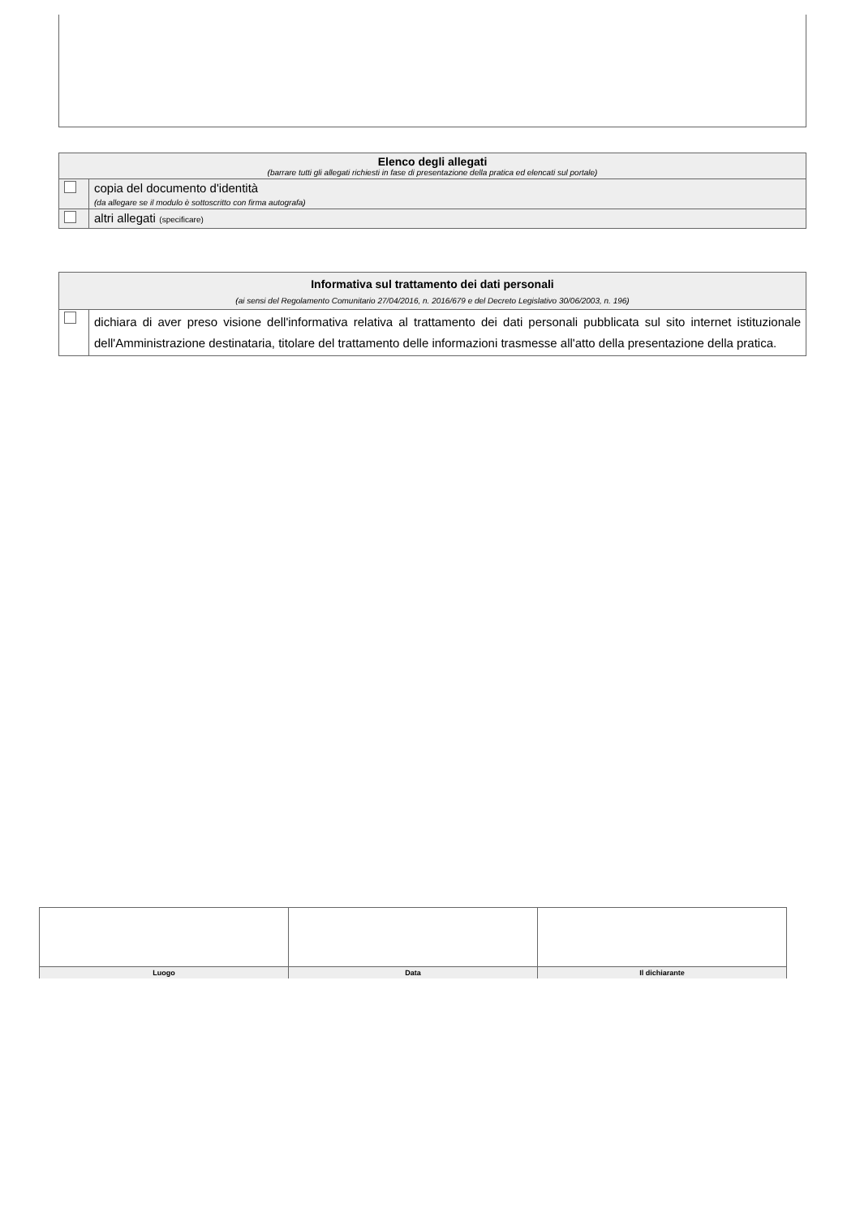| Elenco degli allegati (barrare tutti gli allegati richiesti in fase di presentazione della pratica ed elencati sul portale) | |
| | copia del documento d'identità (da allegare se il modulo è sottoscritto con firma autografa) |
| | altri allegati (specificare) |
| Informativa sul trattamento dei dati personali (ai sensi del Regolamento Comunitario 27/04/2016, n. 2016/679 e del Decreto Legislativo 30/06/2003, n. 196) | |
| | dichiara di aver preso visione dell'informativa relativa al trattamento dei dati personali pubblicata sul sito internet istituzionale dell'Amministrazione destinataria, titolare del trattamento delle informazioni trasmesse all'atto della presentazione della pratica. |
| Luogo | Data | Il dichiarante |